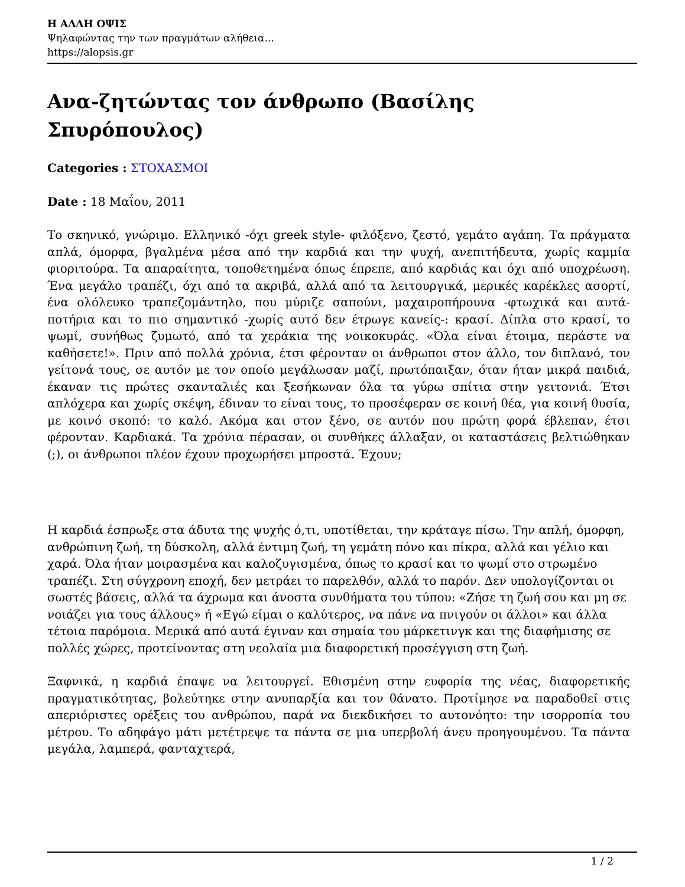Η ΑΛΛΗ ΟΨΙΣ
Ψηλαφώντας την των πραγμάτων αλήθεια...
https://alopsis.gr
Ανα-ζητώντας τον άνθρωπο (Βασίλης Σπυρόπουλος)
Categories : ΣΤΟΧΑΣΜΟΙ
Date : 18 Μαΐου, 2011
Το σκηνικό, γνώριμο. Ελληνικό -όχι greek style- φιλόξενο, ζεστό, γεμάτο αγάπη. Τα πράγματα απλά, όμορφα, βγαλμένα μέσα από την καρδιά και την ψυχή, ανεπιτήδευτα, χωρίς καμμία φιοριτούρα. Τα απαραίτητα, τοποθετημένα όπως έπρεπε, από καρδιάς και όχι από υποχρέωση. Ένα μεγάλο τραπέζι, όχι από τα ακριβά, αλλά από τα λειτουργικά, μερικές καρέκλες ασορτί, ένα ολόλευκο τραπεζομάντηλο, που μύριζε σαπούνι, μαχαιροπήρουνα -φτωχικά και αυτά- ποτήρια και το πιο σημαντικό -χωρίς αυτό δεν έτρωγε κανείς-: κρασί. Δίπλα στο κρασί, το ψωμί, συνήθως ζυμωτό, από τα χεράκια της νοικοκυράς. «Όλα είναι έτοιμα, περάστε να καθήσετε!». Πριν από πολλά χρόνια, έτσι φέρονταν οι άνθρωποι στον άλλο, τον διπλανό, τον γείτονά τους, σε αυτόν με τον οποίο μεγάλωσαν μαζί, πρωτόπαιξαν, όταν ήταν μικρά παιδιά, έκαναν τις πρώτες σκανταλιές και ξεσήκωναν όλα τα γύρω σπίτια στην γειτονιά. Έτσι απλόχερα και χωρίς σκέψη, έδιναν το είναι τους, το προσέφεραν σε κοινή θέα, για κοινή θυσία, με κοινό σκοπό: το καλό. Ακόμα και στον ξένο, σε αυτόν που πρώτη φορά έβλεπαν, έτσι φέρονταν. Καρδιακά. Τα χρόνια πέρασαν, οι συνθήκες άλλαξαν, οι καταστάσεις βελτιώθηκαν (;), οι άνθρωποι πλέον έχουν προχωρήσει μπροστά. Έχουν;
Η καρδιά έσπρωξε στα άδυτα της ψυχής ό,τι, υποτίθεται, την κράταγε πίσω. Την απλή, όμορφη, ανθρώπινη ζωή, τη δύσκολη, αλλά έντιμη ζωή, τη γεμάτη πόνο και πίκρα, αλλά και γέλιο και χαρά. Όλα ήταν μοιρασμένα και καλοζυγισμένα, όπως το κρασί και το ψωμί στο στρωμένο τραπέζι. Στη σύγχρονη εποχή, δεν μετράει το παρελθόν, αλλά το παρόν. Δεν υπολογίζονται οι σωστές βάσεις, αλλά τα άχρωμα και άνοστα συνθήματα του τύπου: «Ζήσε τη ζωή σου και μη σε νοιάζει για τους άλλους» ή «Εγώ είμαι ο καλύτερος, να πάνε να πνιγούν οι άλλοι» και άλλα τέτοια παρόμοια. Μερικά από αυτά έγιναν και σημαία του μάρκετινγκ και της διαφήμισης σε πολλές χώρες, προτείνοντας στη νεολαία μια διαφορετική προσέγγιση στη ζωή.
Ξαφνικά, η καρδιά έπαψε να λειτουργεί. Εθισμένη στην ευφορία της νέας, διαφορετικής πραγματικότητας, βολεύτηκε στην ανυπαρξία και τον θάνατο. Προτίμησε να παραδοθεί στις απεριόριστες ορέξεις του ανθρώπου, παρά να διεκδικήσει το αυτονόητο: την ισορροπία του μέτρου. Το αδηφάγο μάτι μετέτρεψε τα πάντα σε μια υπερβολή άνευ προηγουμένου. Τα πάντα μεγάλα, λαμπερά, φανταχτερά,
1 / 2